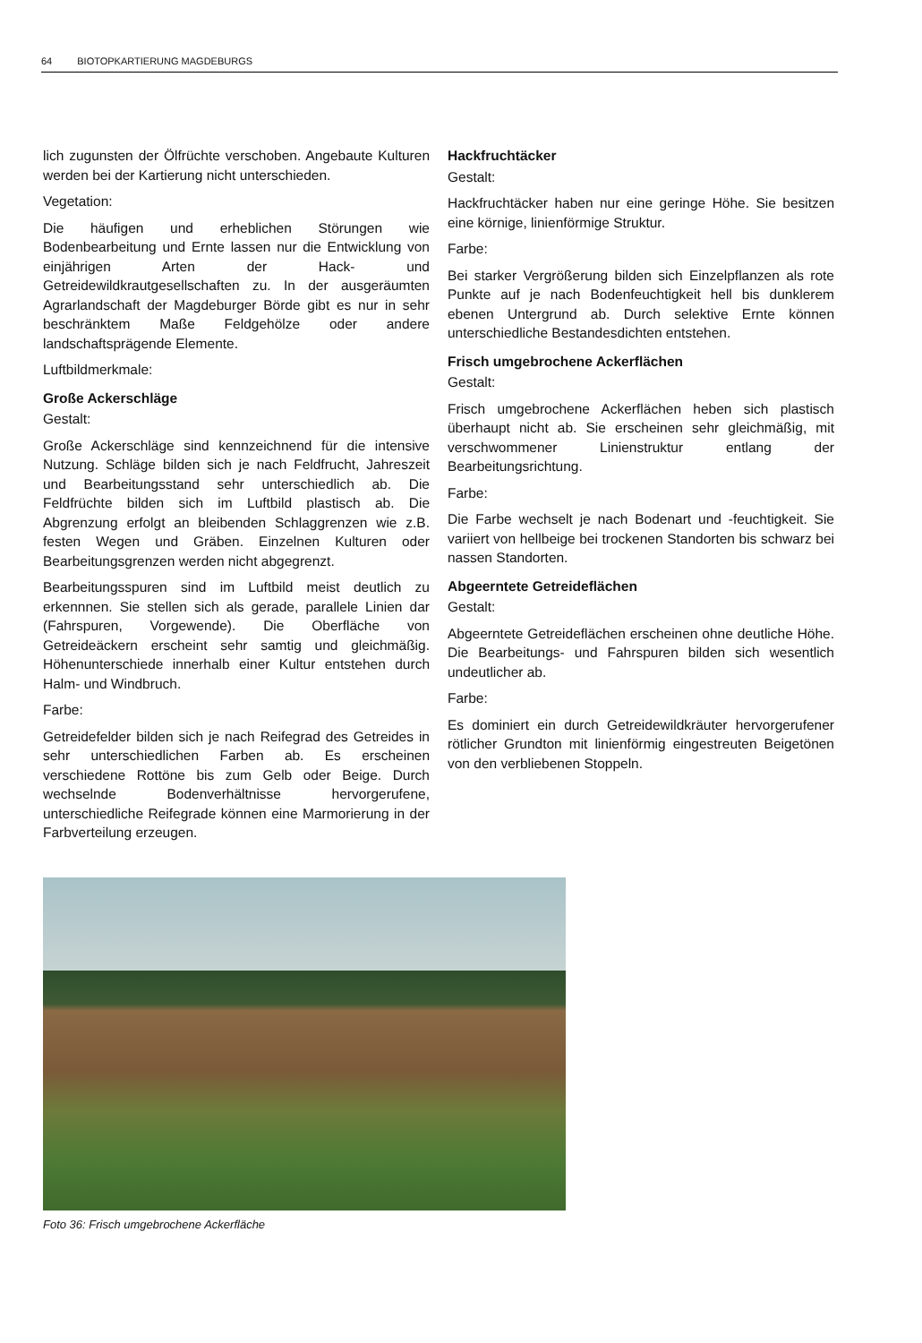64 BIOTOPKARTIERUNG MAGDEBURGS
lich zugunsten der Ölfrüchte verschoben. Angebaute Kulturen werden bei der Kartierung nicht unterschieden.
Vegetation:
Die häufigen und erheblichen Störungen wie Bodenbearbeitung und Ernte lassen nur die Entwicklung von einjährigen Arten der Hack- und Getreidewildkrautgesellschaften zu. In der ausgeräumten Agrarlandschaft der Magdeburger Börde gibt es nur in sehr beschränktem Maße Feldgehölze oder andere landschaftsprägende Elemente.
Luftbildmerkmale:
Große Ackerschläge
Gestalt:
Große Ackerschläge sind kennzeichnend für die intensive Nutzung. Schläge bilden sich je nach Feldfrucht, Jahreszeit und Bearbeitungsstand sehr unterschiedlich ab. Die Feldfrüchte bilden sich im Luftbild plastisch ab. Die Abgrenzung erfolgt an bleibenden Schlaggrenzen wie z.B. festen Wegen und Gräben. Einzelnen Kulturen oder Bearbeitungsgrenzen werden nicht abgegrenzt.
Bearbeitungsspuren sind im Luftbild meist deutlich zu erkennnen. Sie stellen sich als gerade, parallele Linien dar (Fahrspuren, Vorgewende). Die Oberfläche von Getreideäckern erscheint sehr samtig und gleichmäßig. Höhenunterschiede innerhalb einer Kultur entstehen durch Halm- und Windbruch.
Farbe:
Getreidefelder bilden sich je nach Reifegrad des Getreides in sehr unterschiedlichen Farben ab. Es erscheinen verschiedene Rottöne bis zum Gelb oder Beige. Durch wechselnde Bodenverhältnisse hervorgerufene, unterschiedliche Reifegrade können eine Marmorierung in der Farbverteilung erzeugen.
Hackfruchtäcker
Gestalt:
Hackfruchtäcker haben nur eine geringe Höhe. Sie besitzen eine körnige, linienförmige Struktur.
Farbe:
Bei starker Vergrößerung bilden sich Einzelpflanzen als rote Punkte auf je nach Bodenfeuchtigkeit hell bis dunklerem ebenen Untergrund ab. Durch selektive Ernte können unterschiedliche Bestandesdichten entstehen.
Frisch umgebrochene Ackerflächen
Gestalt:
Frisch umgebrochene Ackerflächen heben sich plastisch überhaupt nicht ab. Sie erscheinen sehr gleichmäßig, mit verschwommener Linienstruktur entlang der Bearbeitungsrichtung.
Farbe:
Die Farbe wechselt je nach Bodenart und -feuchtigkeit. Sie variiert von hellbeige bei trockenen Standorten bis schwarz bei nassen Standorten.
Abgeerntete Getreideflächen
Gestalt:
Abgeerntete Getreideflächen erscheinen ohne deutliche Höhe. Die Bearbeitungs- und Fahrspuren bilden sich wesentlich undeutlicher ab.
Farbe:
Es dominiert ein durch Getreidewildkräuter hervorgerufener rötlicher Grundton mit linienförmig eingestreuten Beigetönen von den verbliebenen Stoppeln.
Foto 36: Frisch umgebrochene Ackerfläche